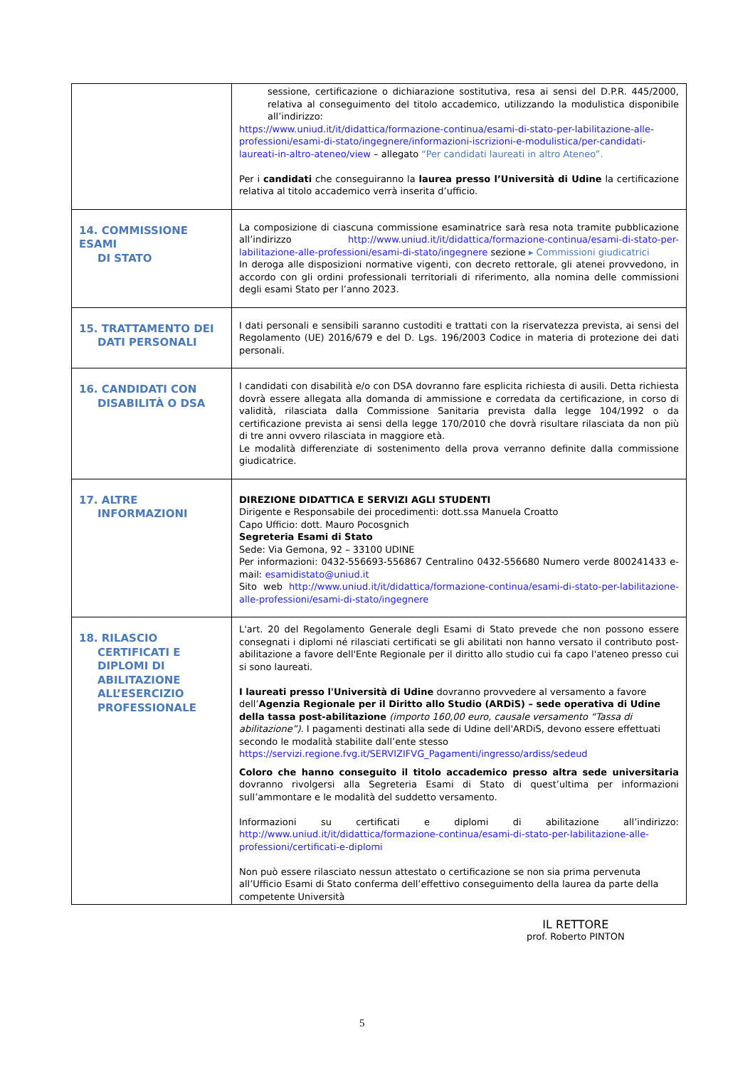| | sessione, certificazione o dichiarazione sostitutiva, resa ai sensi del D.P.R. 445/2000, relativa al conseguimento del titolo accademico, utilizzando la modulistica disponibile all’indirizzo: https://www.uniud.it/it/didattica/formazione-continua/esami-di-stato-per-labilitazione-alle-professioni/esami-di-stato/ingegnere/informazioni-iscrizioni-e-modulistica/per-candidati-laureati-in-altro-ateneo/view – allegato “Per candidati laureati in altro Ateneo”. Per i candidati che conseguiranno la laurea presso l’Università di Udine la certificazione relativa al titolo accademico verrà inserita d’ufficio. |
| 14. COMMISSIONE ESAMI DI STATO | La composizione di ciascuna commissione esaminatrice sarà resa nota tramite pubblicazione all’indirizzo http://www.uniud.it/it/didattica/formazione-continua/esami-di-stato-per-labilitazione-alle-professioni/esami-di-stato/ingegnere sezione ▸ Commissioni giudicatrici In deroga alle disposizioni normative vigenti, con decreto rettorale, gli atenei provvedono, in accordo con gli ordini professionali territoriali di riferimento, alla nomina delle commissioni degli esami Stato per l’anno 2023. |
| 15. TRATTAMENTO DEI DATI PERSONALI | I dati personali e sensibili saranno custoditi e trattati con la riservatezza prevista, ai sensi del Regolamento (UE) 2016/679 e del D. Lgs. 196/2003 Codice in materia di protezione dei dati personali. |
| 16. CANDIDATI CON DISABILITÀ O DSA | I candidati con disabilità e/o con DSA dovranno fare esplicita richiesta di ausili. Detta richiesta dovrà essere allegata alla domanda di ammissione e corredata da certificazione, in corso di validità, rilasciata dalla Commissione Sanitaria prevista dalla legge 104/1992 o da certificazione prevista ai sensi della legge 170/2010 che dovrà risultare rilasciata da non più di tre anni ovvero rilasciata in maggiore età. Le modalità differenziate di sostenimento della prova verranno definite dalla commissione giudicatrice. |
| 17. ALTRE INFORMAZIONI | DIREZIONE DIDATTICA E SERVIZI AGLI STUDENTI Dirigente e Responsabile dei procedimenti: dott.ssa Manuela Croatto Capo Ufficio: dott. Mauro Pocosgnich Segreteria Esami di Stato Sede: Via Gemona, 92 – 33100 UDINE Per informazioni: 0432-556693-556867 Centralino 0432-556680 Numero verde 800241433 e-mail: esamidistato@uniud.it Sito web http://www.uniud.it/it/didattica/formazione-continua/esami-di-stato-per-labilitazione-alle-professioni/esami-di-stato/ingegnere |
| 18. RILASCIO CERTIFICATI E DIPLOMI DI ABILITAZIONE ALL’ESERCIZIO PROFESSIONALE | L'art. 20 del Regolamento Generale degli Esami di Stato prevede che non possono essere consegnati i diplomi né rilasciati certificati se gli abilitati non hanno versato il contributo post-abilitazione a favore dell'Ente Regionale per il diritto allo studio cui fa capo l'ateneo presso cui si sono laureati. I laureati presso l'Università di Udine dovranno provvedere al versamento a favore dell’ Agenzia Regionale per il Diritto allo Studio (ARDiS) – sede operativa di Udine della tassa post-abilitazione (importo 160,00 euro, causale versamento “Tassa di abilitazione”). I pagamenti destinati alla sede di Udine dell'ARDiS, devono essere effettuati secondo le modalità stabilite dall’ente stesso https://servizi.regione.fvg.it/SERVIZIFVG_Pagamenti/ingresso/ardiss/sedeud Coloro che hanno conseguito il titolo accademico presso altra sede universitaria dovranno rivolgersi alla Segreteria Esami di Stato di quest’ultima per informazioni sull’ammontare e le modalità del suddetto versamento. Informazioni su certificati e diplomi di abilitazione all’indirizzo: http://www.uniud.it/it/didattica/formazione-continua/esami-di-stato-per-labilitazione-alle-professioni/certificati-e-diplomi Non può essere rilasciato nessun attestato o certificazione se non sia prima pervenuta all’Ufficio Esami di Stato conferma dell’effettivo conseguimento della laurea da parte della competente Università |
IL RETTORE
prof. Roberto PINTON
5